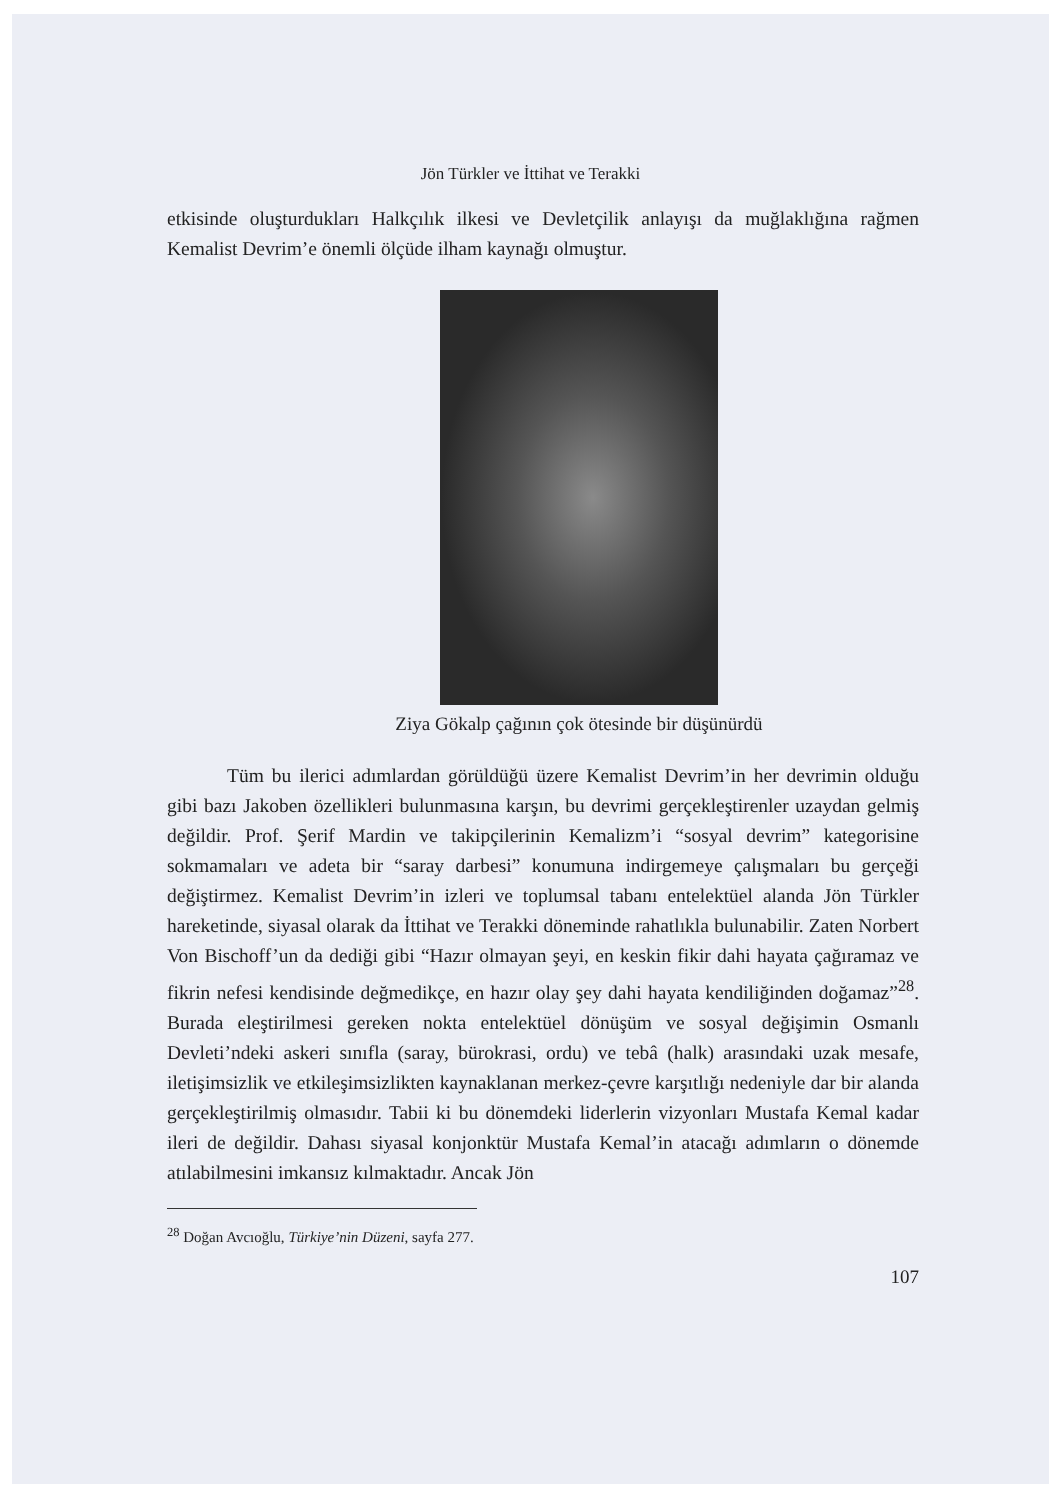Jön Türkler ve İttihat ve Terakki
etkisinde oluşturdukları Halkçılık ilkesi ve Devletçilik anlayışı da muğlaklığına rağmen Kemalist Devrim’e önemli ölçüde ilham kaynağı olmuştur.
Ziya Gökalp çağının çok ötesinde bir düşünürdü
Tüm bu ilerici adımlardan görüldüğü üzere Kemalist Devrim’in her devrimin olduğu gibi bazı Jakoben özellikleri bulunmasına karşın, bu devrimi gerçekleştirenler uzaydan gelmiş değildir. Prof. Şerif Mardin ve takipçilerinin Kemalizm’i “sosyal devrim” kategorisine sokmamaları ve adeta bir “saray darbesi” konumuna indirgemeye çalışmaları bu gerçeği değiştirmez. Kemalist Devrim’in izleri ve toplumsal tabanı entelektüel alanda Jön Türkler hareketinde, siyasal olarak da İttihat ve Terakki döneminde rahatlıkla bulunabilir. Zaten Norbert Von Bischoff’un da dediği gibi “Hazır olmayan şeyi, en keskin fikir dahi hayata çağıramaz ve fikrin nefesi kendisinde değmedikçe, en hazır olay şey dahi hayata kendiliğinden doğamaz”<sup>28</sup>. Burada eleştirilmesi gereken nokta entelektüel dönüşüm ve sosyal değişimin Osmanlı Devleti’ndeki askeri sınıfla (saray, bürokrasi, ordu) ve tebâ (halk) arasındaki uzak mesafe, iletişimsizlik ve etkileşimsizlikten kaynaklanan merkez-çevre karşıtlığı nedeniyle dar bir alanda gerçekleştirilmiş olmasıdır. Tabii ki bu dönemdeki liderlerin vizyonları Mustafa Kemal kadar ileri de değildir. Dahası siyasal konjonktür Mustafa Kemal’in atacağı adımların o dönemde atılabilmesini imkansız kılmaktadır. Ancak Jön
<sup>28</sup> Doğan Avcıoğlu, Türkiye’nin Düzeni, sayfa 277.
107